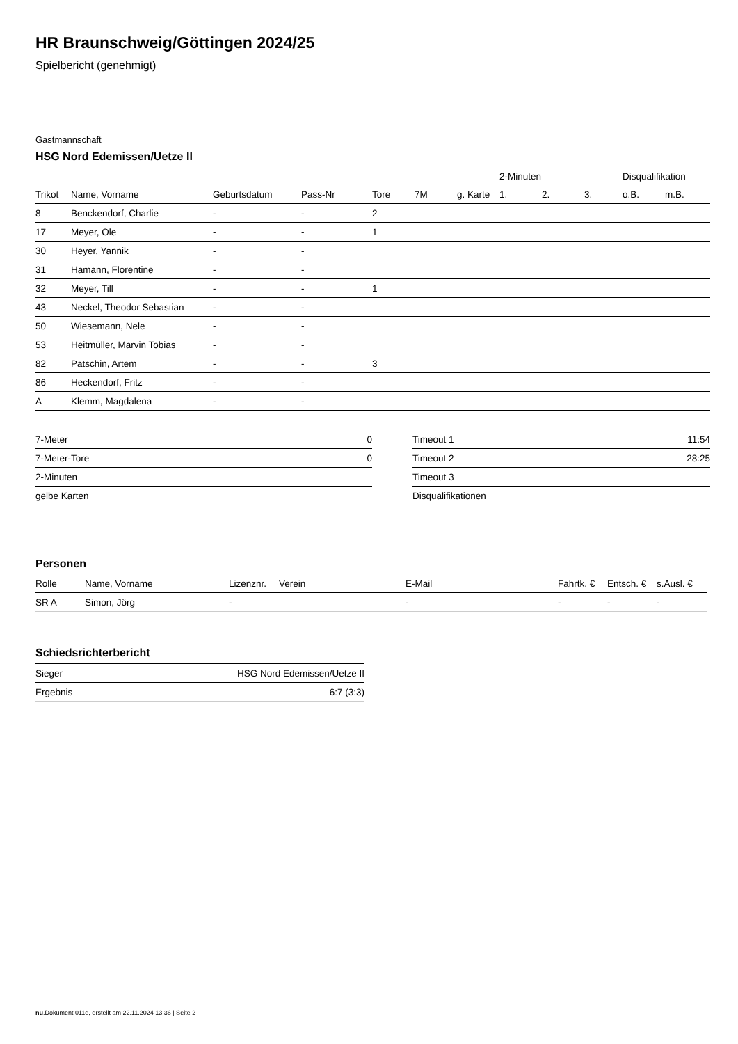HR Braunschweig/Göttingen 2024/25
Spielbericht (genehmigt)
Gastmannschaft
HSG Nord Edemissen/Uetze II
| | | | | | | | 2-Minuten | | | Disqualifikation | |
| --- | --- | --- | --- | --- | --- | --- | --- | --- | --- | --- | --- |
| Trikot | Name, Vorname | Geburtsdatum | Pass-Nr | Tore | 7M | g. Karte | 1. | 2. | 3. | o.B. | m.B. |
| 8 | Benckendorf, Charlie | - | - | 2 | | | | | | | |
| 17 | Meyer, Ole | - | - | 1 | | | | | | | |
| 30 | Heyer, Yannik | - | - | | | | | | | | |
| 31 | Hamann, Florentine | - | - | | | | | | | | |
| 32 | Meyer, Till | - | - | 1 | | | | | | | |
| 43 | Neckel, Theodor Sebastian | - | - | | | | | | | | |
| 50 | Wiesemann, Nele | - | - | | | | | | | | |
| 53 | Heitmüller, Marvin Tobias | - | - | | | | | | | | |
| 82 | Patschin, Artem | - | - | 3 | | | | | | | |
| 86 | Heckendorf, Fritz | - | - | | | | | | | | |
| A | Klemm, Magdalena | - | - | | | | | | | | |
| 7-Meter | 0 |
| 7-Meter-Tore | 0 |
| 2-Minuten | |
| gelbe Karten | |
| Timeout 1 | 11:54 |
| Timeout 2 | 28:25 |
| Timeout 3 | |
| Disqualifikationen | |
Personen
| Rolle | Name, Vorname | Lizenznr. | Verein | E-Mail | Fahrtk. € | Entsch. € | s.Ausl. € |
| --- | --- | --- | --- | --- | --- | --- | --- |
| SR A | Simon, Jörg | - | | - | - | - | - |
Schiedsrichterbericht
| Sieger | HSG Nord Edemissen/Uetze II |
| Ergebnis | 6:7 (3:3) |
nu.Dokument 011e, erstellt am 22.11.2024 13:36 | Seite 2